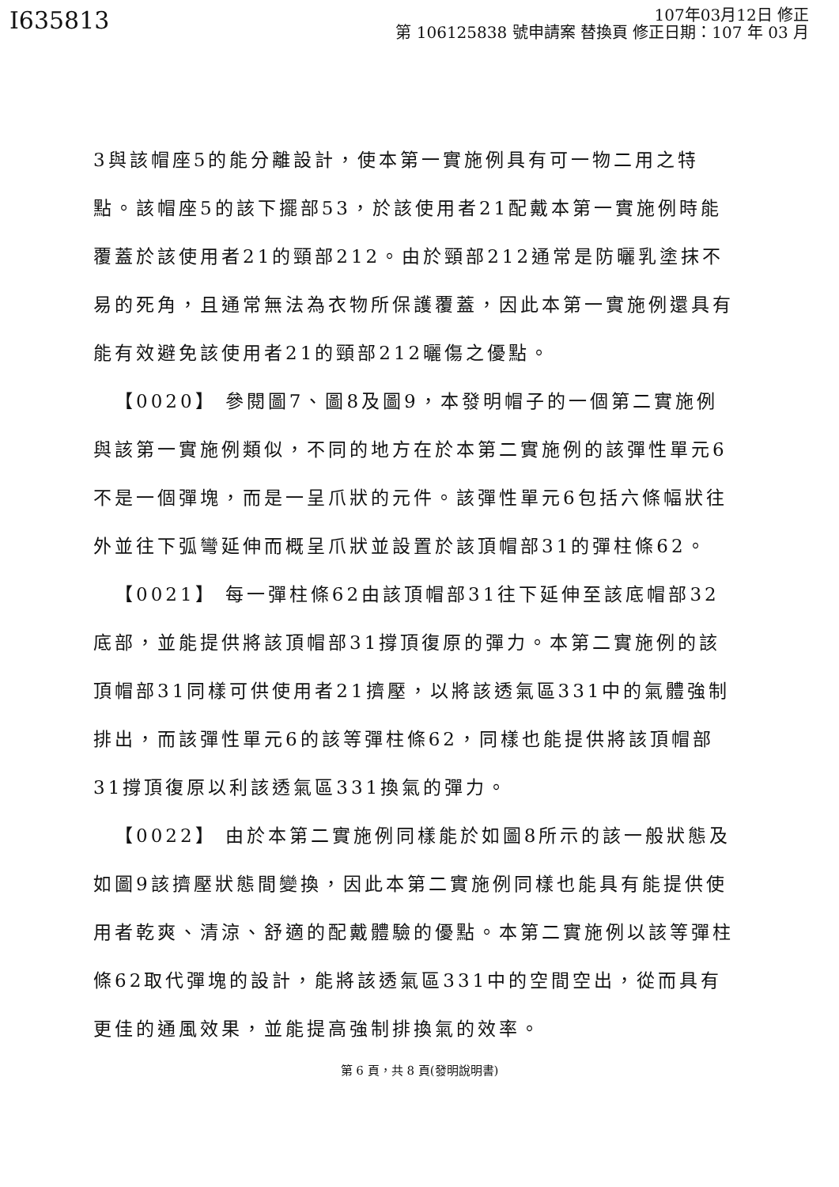I635813
107年03月12日 修正
第 106125838 號申請案 替換頁 修正日期：107 年 03 月
3與該帽座5的能分離設計，使本第一實施例具有可一物二用之特點。該帽座5的該下擺部53，於該使用者21配戴本第一實施例時能覆蓋於該使用者21的頸部212。由於頸部212通常是防曬乳塗抹不易的死角，且通常無法為衣物所保護覆蓋，因此本第一實施例還具有能有效避免該使用者21的頸部212曬傷之優點。
 【0020】 參閱圖7、圖8及圖9，本發明帽子的一個第二實施例與該第一實施例類似，不同的地方在於本第二實施例的該彈性單元6不是一個彈塊，而是一呈爪狀的元件。該彈性單元6包括六條幅狀往外並往下弧彎延伸而概呈爪狀並設置於該頂帽部31的彈柱條62。
 【0021】 每一彈柱條62由該頂帽部31往下延伸至該底帽部32底部，並能提供將該頂帽部31撐頂復原的彈力。本第二實施例的該頂帽部31同樣可供使用者21擠壓，以將該透氣區331中的氣體強制排出，而該彈性單元6的該等彈柱條62，同樣也能提供將該頂帽部31撐頂復原以利該透氣區331換氣的彈力。
 【0022】 由於本第二實施例同樣能於如圖8所示的該一般狀態及如圖9該擠壓狀態間變換，因此本第二實施例同樣也能具有能提供使用者乾爽、清涼、舒適的配戴體驗的優點。本第二實施例以該等彈柱條62取代彈塊的設計，能將該透氣區331中的空間空出，從而具有更佳的通風效果，並能提高強制排換氣的效率。
第 6 頁，共 8 頁(發明說明書)